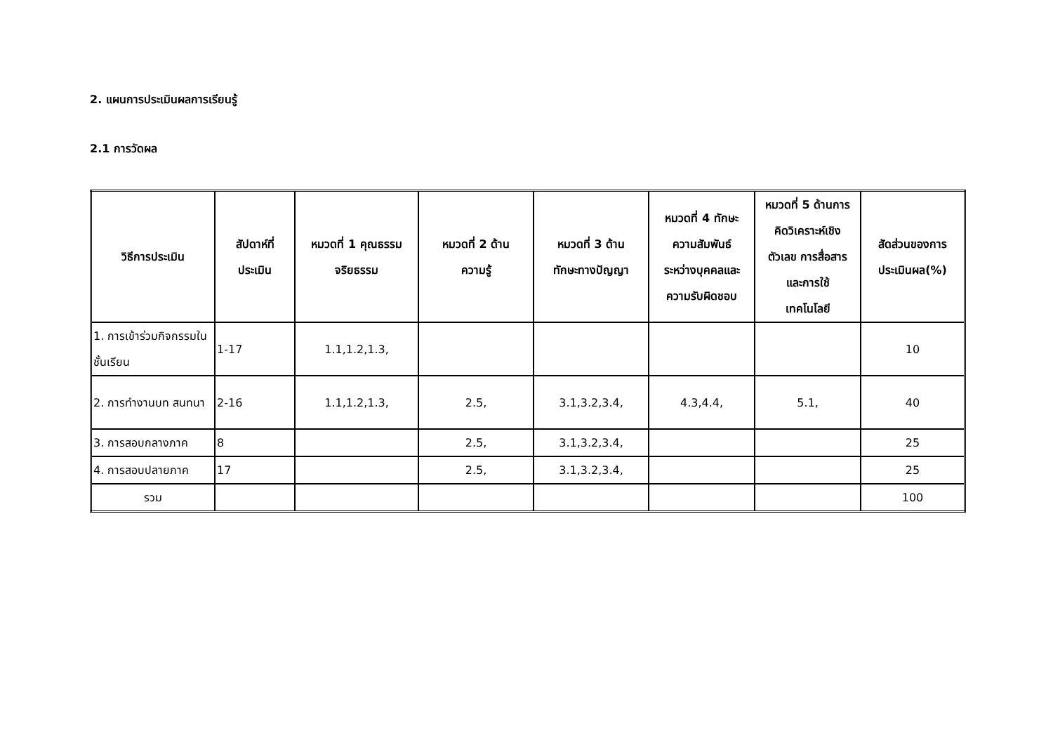2. แผนการประเมินผลการเรียนรู้
2.1 การวัดผล
| วิธีการประเมิน | สัปดาห์ที่ ประเมิน | หมวดที่ 1 คุณธรรม จริยธรรม | หมวดที่ 2 ด้าน ความรู้ | หมวดที่ 3 ด้าน ทักษะทางปัญญา | หมวดที่ 4 ทักษะ ความสัมพันธ์ ระหว่างบุคคลและ ความรับผิดชอบ | หมวดที่ 5 ด้านการ คิดวิเคราะห์เชิง ตัวเลข การสื่อสาร และการใช้ เทคโนโลยี | สัดส่วนของการ ประเมินผล(%) |
| --- | --- | --- | --- | --- | --- | --- | --- |
| 1. การเข้าร่วมกิจกรรมในชั้นเรียน | 1-17 | 1.1,1.2,1.3, | | | | | 10 |
| 2. การทำงานบท สนทนา | 2-16 | 1.1,1.2,1.3, | 2.5, | 3.1,3.2,3.4, | 4.3,4.4, | 5.1, | 40 |
| 3. การสอบกลางภาค | 8 | | 2.5, | 3.1,3.2,3.4, | | | 25 |
| 4. การสอบปลายภาค | 17 | | 2.5, | 3.1,3.2,3.4, | | | 25 |
| รวม | | | | | | | 100 |